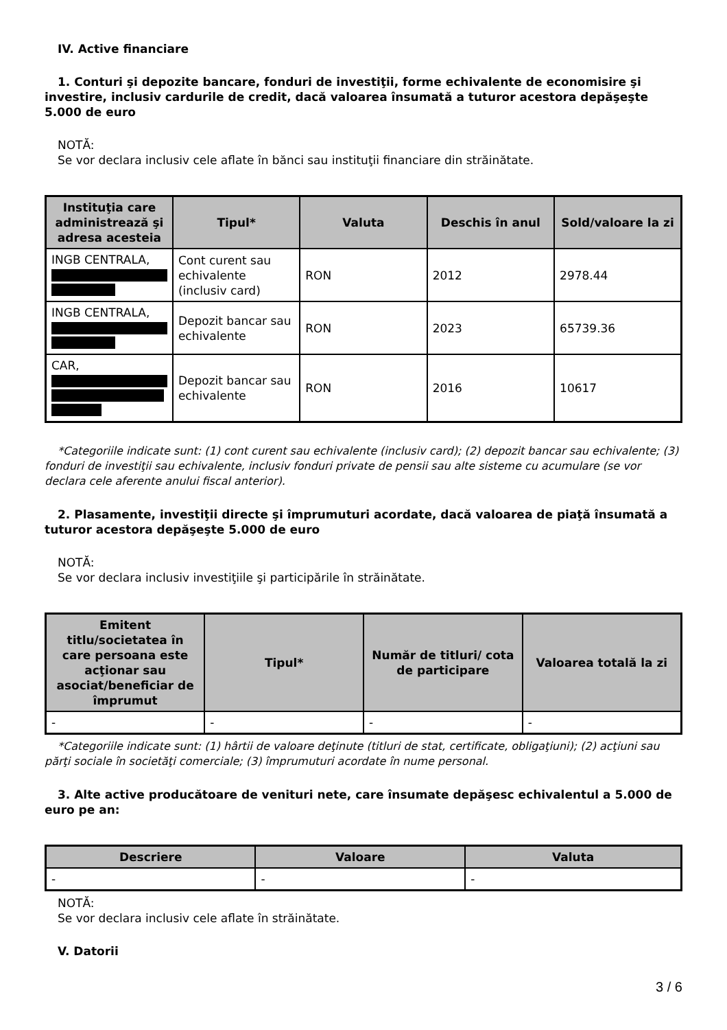IV. Active financiare
1. Conturi şi depozite bancare, fonduri de investiţii, forme echivalente de economisire şi investire, inclusiv cardurile de credit, dacă valoarea însumată a tuturor acestora depăşeşte 5.000 de euro
NOTĂ:
Se vor declara inclusiv cele aflate în bănci sau instituţii financiare din străinătate.
| Instituţia care administrează şi adresa acesteia | Tipul* | Valuta | Deschis în anul | Sold/valoare la zi |
| --- | --- | --- | --- | --- |
| INGB CENTRALA, | Cont curent sau echivalente (inclusiv card) | RON | 2012 | 2978.44 |
| INGB CENTRALA, | Depozit bancar sau echivalente | RON | 2023 | 65739.36 |
| CAR, | Depozit bancar sau echivalente | RON | 2016 | 10617 |
*Categoriile indicate sunt: (1) cont curent sau echivalente (inclusiv card); (2) depozit bancar sau echivalente; (3) fonduri de investiţii sau echivalente, inclusiv fonduri private de pensii sau alte sisteme cu acumulare (se vor declara cele aferente anului fiscal anterior).
2. Plasamente, investiţii directe şi împrumuturi acordate, dacă valoarea de piaţă însumată a tuturor acestora depăşeşte 5.000 de euro
NOTĂ:
Se vor declara inclusiv investiţiile şi participările în străinătate.
| Emitent titlu/societatea în care persoana este acţionar sau asociat/beneficiar de împrumut | Tipul* | Număr de titluri/ cota de participare | Valoarea totală la zi |
| --- | --- | --- | --- |
| - | - | - | - |
*Categoriile indicate sunt: (1) hârtii de valoare deţinute (titluri de stat, certificate, obligaţiuni); (2) acţiuni sau părţi sociale în societăţi comerciale; (3) împrumuturi acordate în nume personal.
3. Alte active producătoare de venituri nete, care însumate depăşesc echivalentul a 5.000 de euro pe an:
| Descriere | Valoare | Valuta |
| --- | --- | --- |
| - | - | - |
NOTĂ:
Se vor declara inclusiv cele aflate în străinătate.
V. Datorii
3 / 6